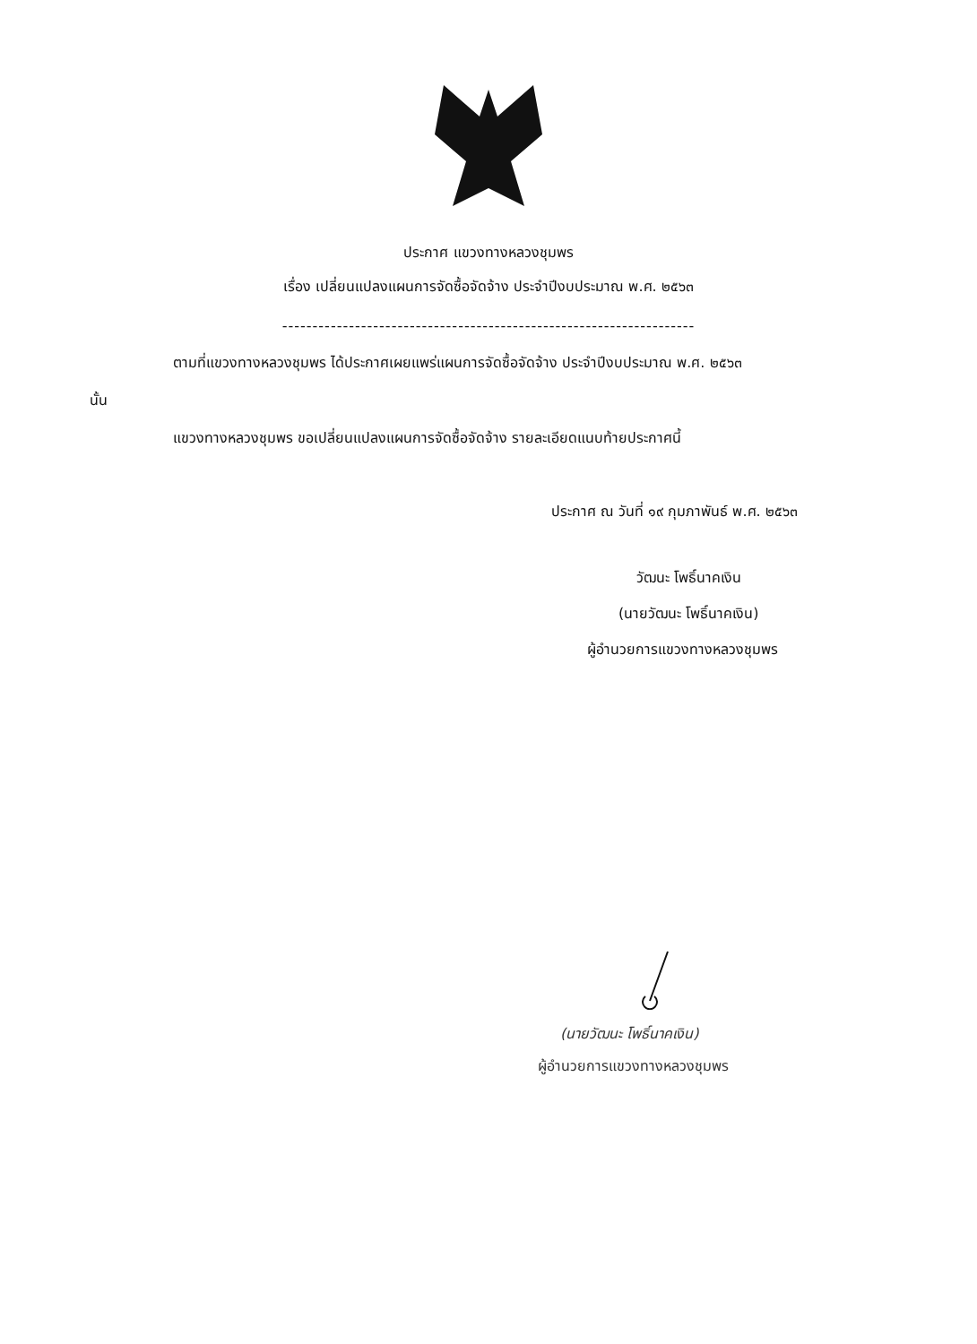ประกาศ แขวงทางหลวงชุมพร
เรื่อง เปลี่ยนแปลงแผนการจัดซื้อจัดจ้าง ประจำปีงบประมาณ พ.ศ. ๒๕๖๓
--------------------------------------------------------------------
ตามที่แขวงทางหลวงชุมพร ได้ประกาศเผยแพร่แผนการจัดซื้อจัดจ้าง ประจำปีงบประมาณ พ.ศ. ๒๕๖๓
นั้น
แขวงทางหลวงชุมพร ขอเปลี่ยนแปลงแผนการจัดซื้อจัดจ้าง รายละเอียดแนบท้ายประกาศนี้
ประกาศ ณ วันที่ ๑๙ กุมภาพันธ์ พ.ศ. ๒๕๖๓
วัฒนะ โพธิ์นาคเงิน
(นายวัฒนะ โพธิ์นาคเงิน)
ผู้อำนวยการแขวงทางหลวงชุมพร
(นายวัฒนะ โพธิ์นาคเงิน)
ผู้อำนวยการแขวงทางหลวงชุมพร